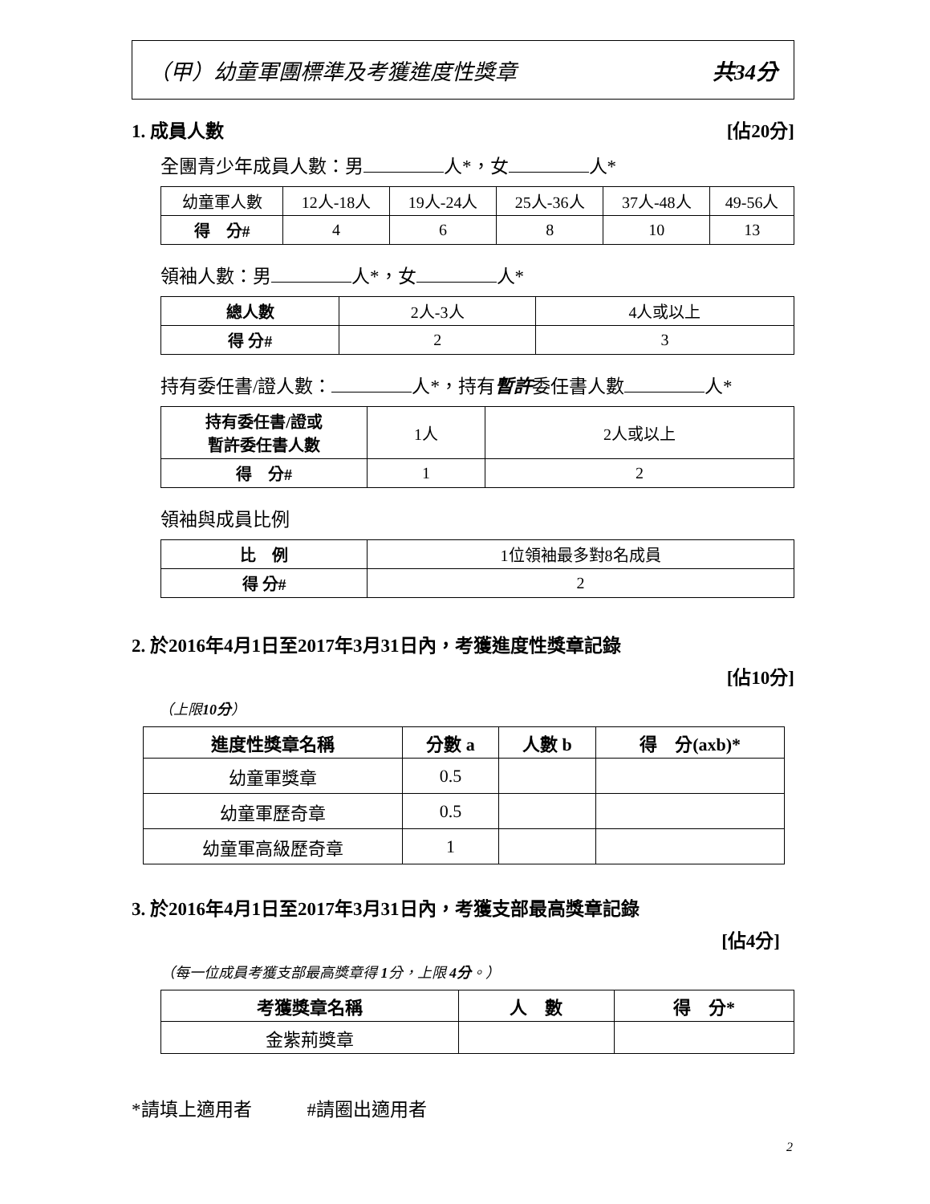（甲）幼童軍團標準及考獲進度性獎章 共34分
1. 成員人數 [佔20分]
全團青少年成員人數：男 人*，女 人*
| 幼童軍人數 | 12人-18人 | 19人-24人 | 25人-36人 | 37人-48人 | 49-56人 |
| 得 分# | 4 | 6 | 8 | 10 | 13 |
領袖人數：男 人*，女 人*
| 總人數 | 2人-3人 | 4人或以上 |
| 得 分# | 2 | 3 |
持有委任書/證人數： 人*，持有暫許委任書人數 人*
| 持有委任書/證或 暫許委任書人數 | 1人 | 2人或以上 |
| 得 分# | 1 | 2 |
領袖與成員比例
| 比 例 | 1位領袖最多對8名成員 |
| 得 分# | 2 |
2. 於2016年4月1日至2017年3月31日內，考獲進度性獎章記錄
[佔10分]
（上限10分）
| 進度性獎章名稱 | 分數 a | 人數 b | 得 分(axb)* |
| --- | --- | --- | --- |
| 幼童軍獎章 | 0.5 | | |
| 幼童軍歷奇章 | 0.5 | | |
| 幼童軍高級歷奇章 | 1 | | |
3. 於2016年4月1日至2017年3月31日內，考獲支部最高獎章記錄
[佔4分]
（每一位成員考獲支部最高獎章得 1分，上限 4分。）
| 考獲獎章名稱 | 人 數 | 得 分* |
| --- | --- | --- |
| 金紫荊獎章 | | |
*請填上適用者　　　#請圈出適用者
2